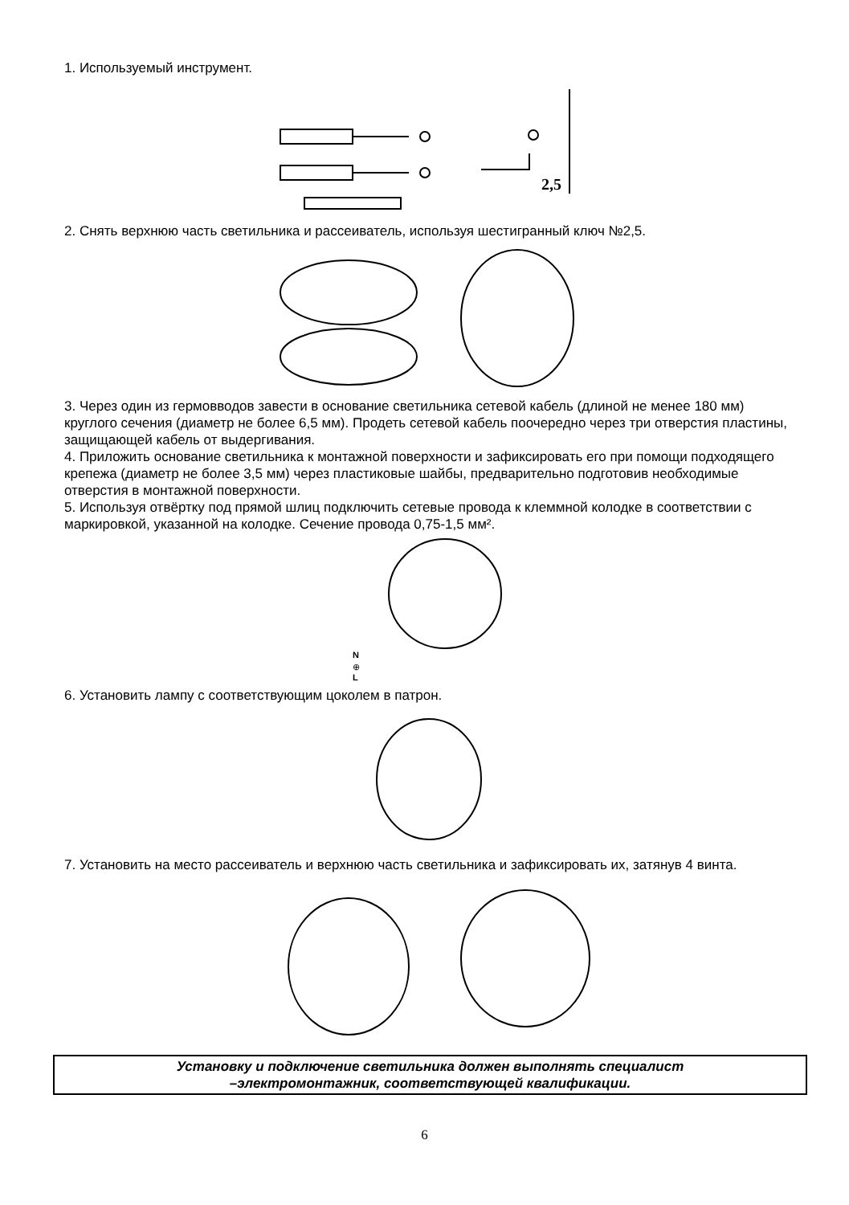1. Используемый инструмент.
2,5
2. Снять верхнюю часть светильника и рассеиватель, используя шестигранный ключ №2,5.
3. Через один из гермовводов завести в основание светильника сетевой кабель (длиной не менее 180 мм) круглого сечения (диаметр не более 6,5 мм). Продеть сетевой кабель поочередно через три отверстия пластины, защищающей кабель от выдергивания.
4. Приложить основание светильника к монтажной поверхности и зафиксировать его при помощи подходящего крепежа (диаметр не более 3,5 мм) через пластиковые шайбы, предварительно подготовив необходимые отверстия в монтажной поверхности.
5. Используя отвёртку под прямой шлиц подключить сетевые провода к клеммной колодке в соответствии с маркировкой, указанной на колодке. Сечение провода 0,75-1,5 мм².
N
⊕
L
6. Установить лампу с соответствующим цоколем в патрон.
7. Установить на место рассеиватель и верхнюю часть светильника и зафиксировать их, затянув 4 винта.
Установку и подключение светильника должен выполнять специалист
–электромонтажник, соответствующей квалификации.
6